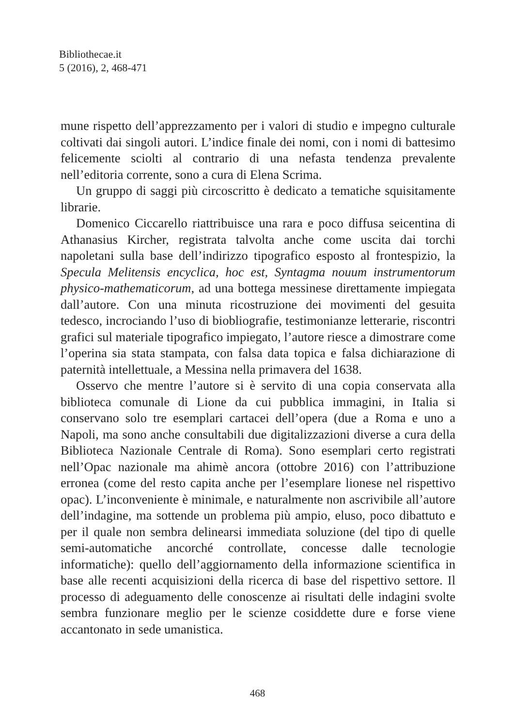Bibliothecae.it
5 (2016), 2, 468-471
mune rispetto dell’apprezzamento per i valori di studio e impegno culturale coltivati dai singoli autori. L’indice finale dei nomi, con i nomi di battesimo felicemente sciolti al contrario di una nefasta tendenza prevalente nell’editoria corrente, sono a cura di Elena Scrima.
Un gruppo di saggi più circoscritto è dedicato a tematiche squisitamente librarie.
Domenico Ciccarello riattribuisce una rara e poco diffusa seicentina di Athanasius Kircher, registrata talvolta anche come uscita dai torchi napoletani sulla base dell’indirizzo tipografico esposto al frontespizio, la Specula Melitensis encyclica, hoc est, Syntagma nouum instrumentorum physico-mathematicorum, ad una bottega messinese direttamente impiegata dall’autore. Con una minuta ricostruzione dei movimenti del gesuita tedesco, incrociando l’uso di biobliografie, testimonianze letterarie, riscontri grafici sul materiale tipografico impiegato, l’autore riesce a dimostrare come l’operina sia stata stampata, con falsa data topica e falsa dichiarazione di paternità intellettuale, a Messina nella primavera del 1638.
Osservo che mentre l’autore si è servito di una copia conservata alla biblioteca comunale di Lione da cui pubblica immagini, in Italia si conservano solo tre esemplari cartacei dell’opera (due a Roma e uno a Napoli, ma sono anche consultabili due digitalizzazioni diverse a cura della Biblioteca Nazionale Centrale di Roma). Sono esemplari certo registrati nell’Opac nazionale ma ahimè ancora (ottobre 2016) con l’attribuzione erronea (come del resto capita anche per l’esemplare lionese nel rispettivo opac). L’inconveniente è minimale, e naturalmente non ascrivibile all’autore dell’indagine, ma sottende un problema più ampio, eluso, poco dibattuto e per il quale non sembra delinearsi immediata soluzione (del tipo di quelle semi-automatiche ancorché controllate, concesse dalle tecnologie informatiche): quello dell’aggiornamento della informazione scientifica in base alle recenti acquisizioni della ricerca di base del rispettivo settore. Il processo di adeguamento delle conoscenze ai risultati delle indagini svolte sembra funzionare meglio per le scienze cosiddette dure e forse viene accantonato in sede umanistica.
468